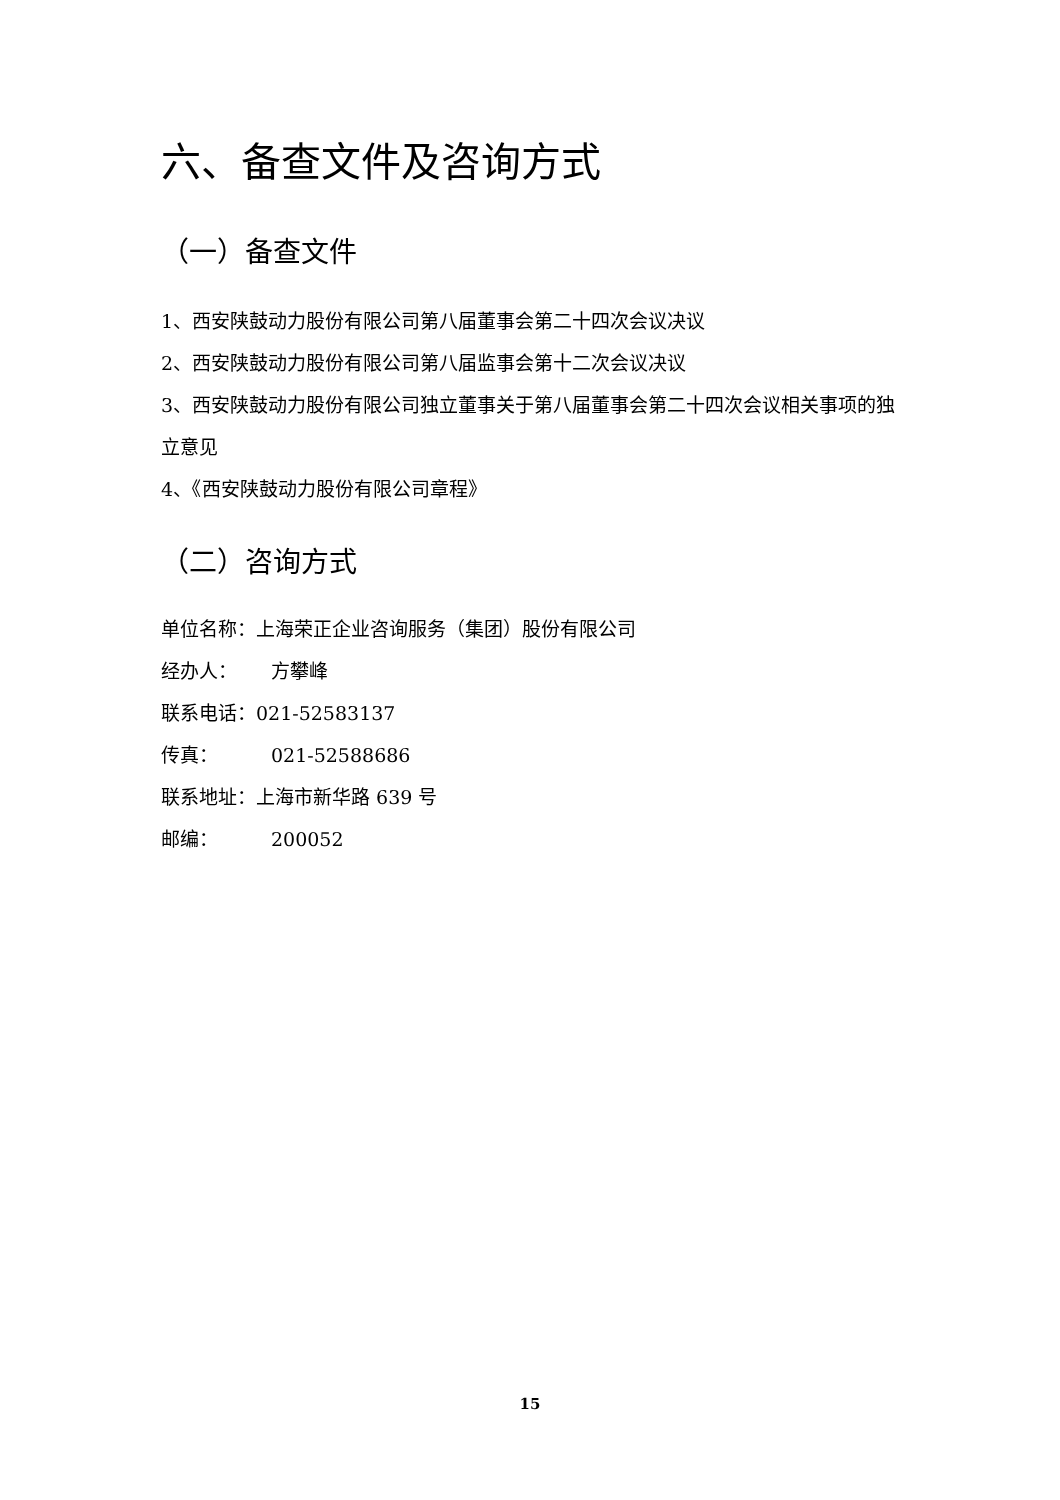六、备查文件及咨询方式
（一）备查文件
1、西安陕鼓动力股份有限公司第八届董事会第二十四次会议决议
2、西安陕鼓动力股份有限公司第八届监事会第十二次会议决议
3、西安陕鼓动力股份有限公司独立董事关于第八届董事会第二十四次会议相关事项的独立意见
4、《西安陕鼓动力股份有限公司章程》
（二）咨询方式
单位名称：上海荣正企业咨询服务（集团）股份有限公司
经办人： 方攀峰
联系电话：021-52583137
传真： 021-52588686
联系地址：上海市新华路 639 号
邮编： 200052
15